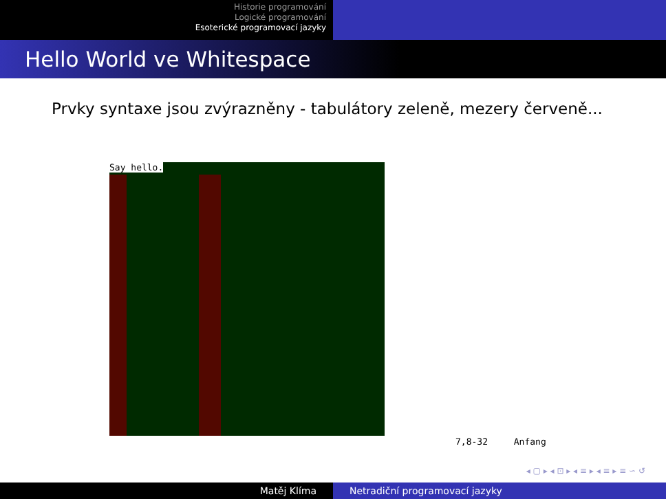Historie programování
Logické programování
Esoterické programovací jazyky
Hello World ve Whitespace
Prvky syntaxe jsou zvýrazněny - tabulátory zeleně, mezery červeně...
Say hello.
7,8-32 Anfang
◂ ▢ ▸ ◂ ⊡ ▸ ◂ ≡ ▸ ◂ ≡ ▸ ≡ ∽ ↺
Matěj Klíma Netradiční programovací jazyky